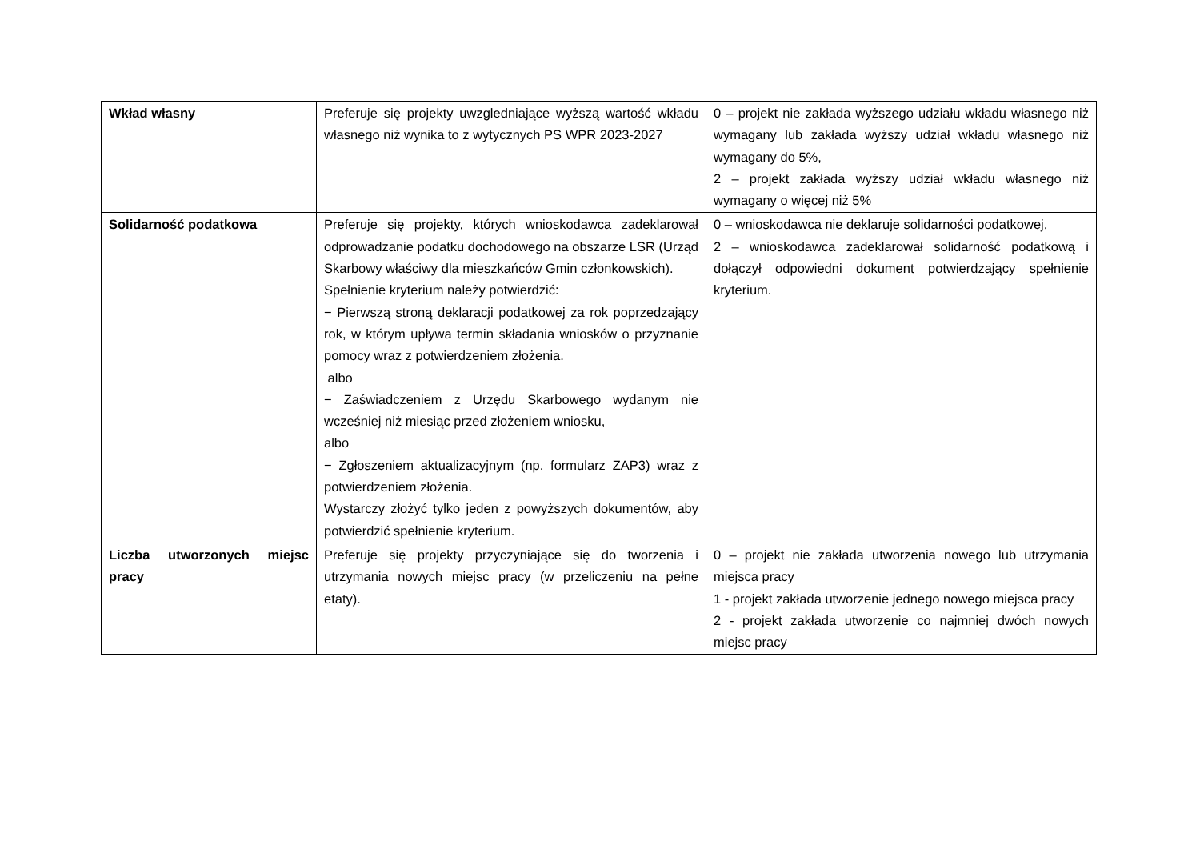| Wkład własny | Preferuje się projekty uwzgledniające wyższą wartość wkładu własnego niż wynika to z wytycznych PS WPR 2023-2027 | 0 – projekt nie zakłada wyższego udziału wkładu własnego niż wymagany lub zakłada wyższy udział wkładu własnego niż wymagany do 5%, 2 – projekt zakłada wyższy udział wkładu własnego niż wymagany o więcej niż 5% |
| Solidarność podatkowa | Preferuje się projekty, których wnioskodawca zadeklarował odprowadzanie podatku dochodowego na obszarze LSR (Urząd Skarbowy właściwy dla mieszkańców Gmin członkowskich). Spełnienie kryterium należy potwierdzić: − Pierwszą stroną deklaracji podatkowej za rok poprzedzający rok, w którym upływa termin składania wniosków o przyznanie pomocy wraz z potwierdzeniem złożenia. albo − Zaświadczeniem z Urzędu Skarbowego wydanym nie wcześniej niż miesiąc przed złożeniem wniosku, albo − Zgłoszeniem aktualizacyjnym (np. formularz ZAP3) wraz z potwierdzeniem złożenia. Wystarczy złożyć tylko jeden z powyższych dokumentów, aby potwierdzić spełnienie kryterium. | 0 – wnioskodawca nie deklaruje solidarności podatkowej, 2 – wnioskodawca zadeklarował solidarność podatkową i dołączył odpowiedni dokument potwierdzający spełnienie kryterium. |
| Liczba utworzonych miejsc pracy | Preferuje się projekty przyczyniające się do tworzenia i utrzymania nowych miejsc pracy (w przeliczeniu na pełne etaty). | 0 – projekt nie zakłada utworzenia nowego lub utrzymania miejsca pracy 1 - projekt zakłada utworzenie jednego nowego miejsca pracy 2 - projekt zakłada utworzenie co najmniej dwóch nowych miejsc pracy |